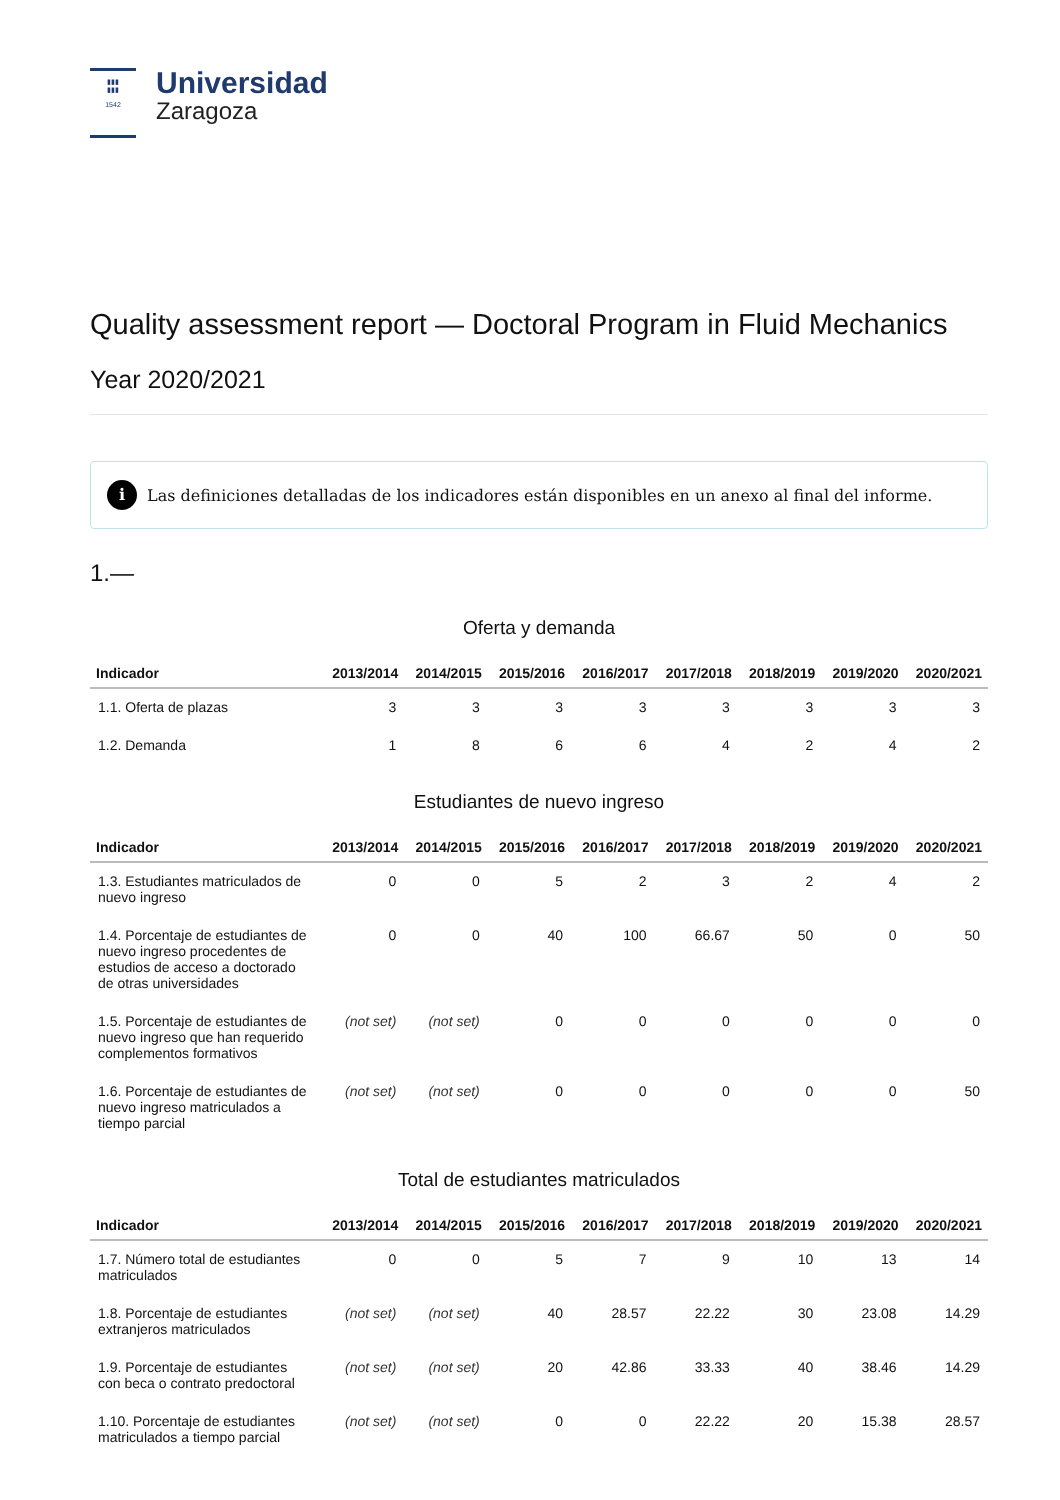▮▮▮
▮▮▮
1542
Universidad
Zaragoza
Quality assessment report — Doctoral Program in Fluid Mechanics
Year 2020/2021
i Las definiciones detalladas de los indicadores están disponibles en un anexo al final del informe.
1.—
Oferta y demanda
| Indicador | 2013/2014 | 2014/2015 | 2015/2016 | 2016/2017 | 2017/2018 | 2018/2019 | 2019/2020 | 2020/2021 |
| --- | --- | --- | --- | --- | --- | --- | --- | --- |
| 1.1. Oferta de plazas | 3 | 3 | 3 | 3 | 3 | 3 | 3 | 3 |
| 1.2. Demanda | 1 | 8 | 6 | 6 | 4 | 2 | 4 | 2 |
Estudiantes de nuevo ingreso
| Indicador | 2013/2014 | 2014/2015 | 2015/2016 | 2016/2017 | 2017/2018 | 2018/2019 | 2019/2020 | 2020/2021 |
| --- | --- | --- | --- | --- | --- | --- | --- | --- |
| 1.3. Estudiantes matriculados de nuevo ingreso | 0 | 0 | 5 | 2 | 3 | 2 | 4 | 2 |
| 1.4. Porcentaje de estudiantes de nuevo ingreso procedentes de estudios de acceso a doctorado de otras universidades | 0 | 0 | 40 | 100 | 66.67 | 50 | 0 | 50 |
| 1.5. Porcentaje de estudiantes de nuevo ingreso que han requerido complementos formativos | (not set) | (not set) | 0 | 0 | 0 | 0 | 0 | 0 |
| 1.6. Porcentaje de estudiantes de nuevo ingreso matriculados a tiempo parcial | (not set) | (not set) | 0 | 0 | 0 | 0 | 0 | 50 |
Total de estudiantes matriculados
| Indicador | 2013/2014 | 2014/2015 | 2015/2016 | 2016/2017 | 2017/2018 | 2018/2019 | 2019/2020 | 2020/2021 |
| --- | --- | --- | --- | --- | --- | --- | --- | --- |
| 1.7. Número total de estudiantes matriculados | 0 | 0 | 5 | 7 | 9 | 10 | 13 | 14 |
| 1.8. Porcentaje de estudiantes extranjeros matriculados | (not set) | (not set) | 40 | 28.57 | 22.22 | 30 | 23.08 | 14.29 |
| 1.9. Porcentaje de estudiantes con beca o contrato predoctoral | (not set) | (not set) | 20 | 42.86 | 33.33 | 40 | 38.46 | 14.29 |
| 1.10. Porcentaje de estudiantes matriculados a tiempo parcial | (not set) | (not set) | 0 | 0 | 22.22 | 20 | 15.38 | 28.57 |